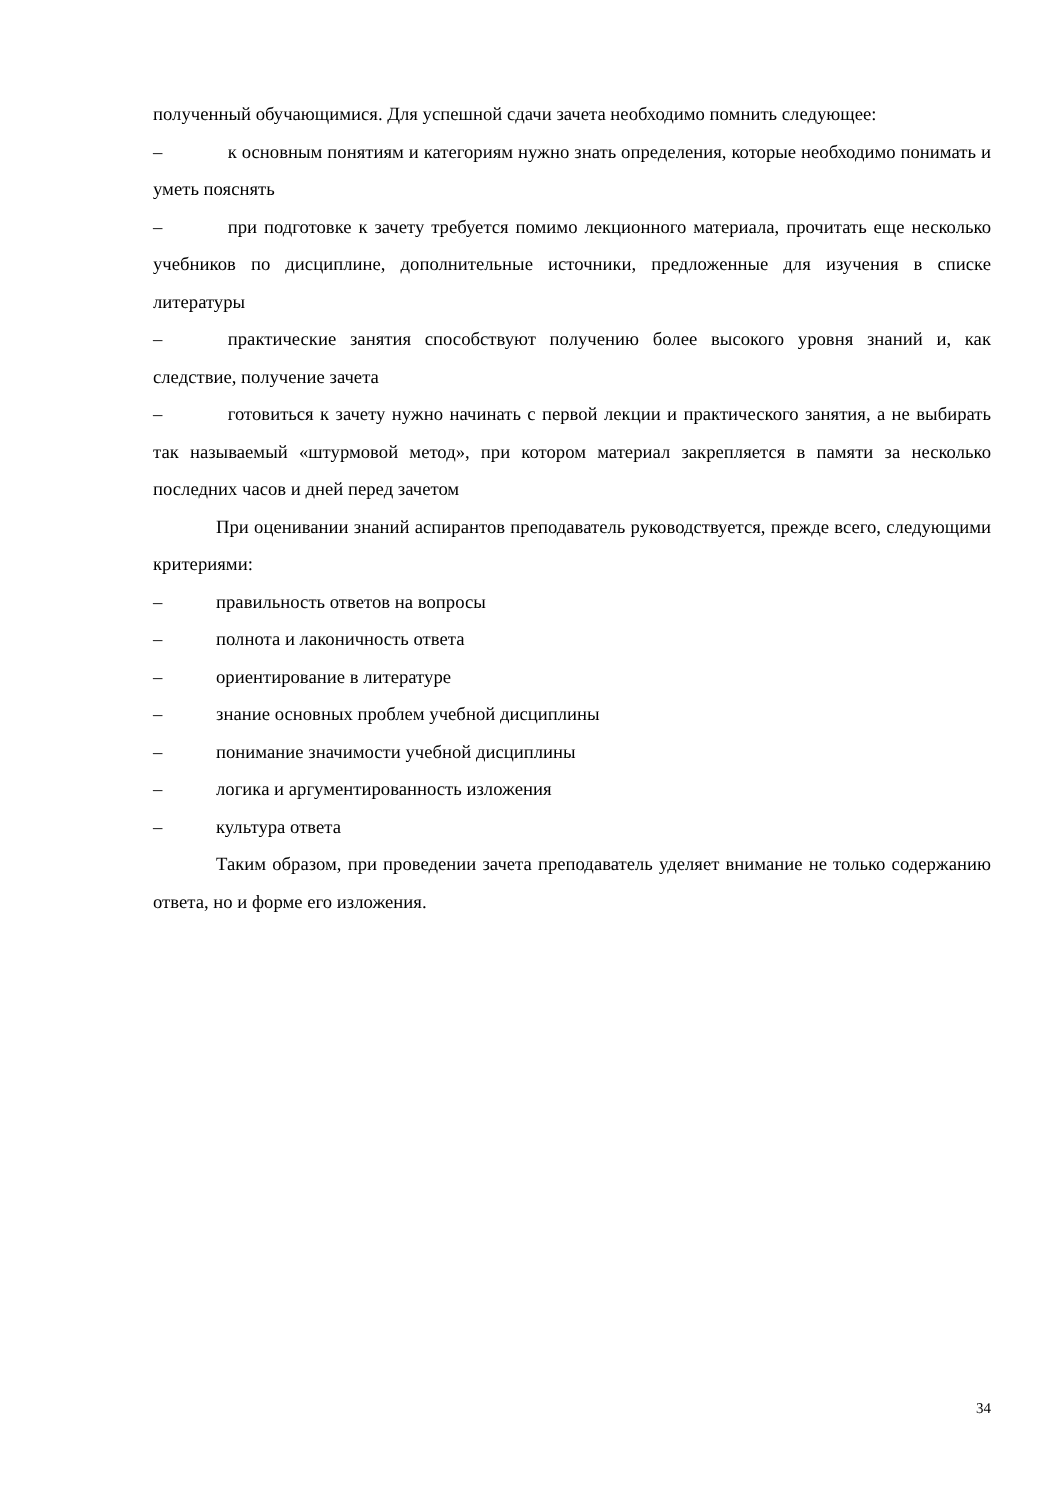полученный обучающимися. Для успешной сдачи зачета необходимо помнить следующее:
–    к основным понятиям и категориям нужно знать определения, которые необходимо понимать и уметь пояснять
–    при подготовке к зачету требуется помимо лекционного материала, прочитать еще несколько учебников по дисциплине, дополнительные источники, предложенные для изучения в списке литературы
–    практические занятия способствуют получению более высокого уровня знаний и, как следствие, получение зачета
–    готовиться к зачету нужно начинать с первой лекции и практического занятия, а не выбирать так называемый «штурмовой метод», при котором материал закрепляется в памяти за несколько последних часов и дней перед зачетом
При оценивании знаний аспирантов преподаватель руководствуется, прежде всего, следующими критериями:
– правильность ответов на вопросы
– полнота и лаконичность ответа
– ориентирование в литературе
– знание основных проблем учебной дисциплины
– понимание значимости учебной дисциплины
– логика и аргументированность изложения
– культура ответа
Таким образом, при проведении зачета преподаватель уделяет внимание не только содержанию ответа, но и форме его изложения.
34